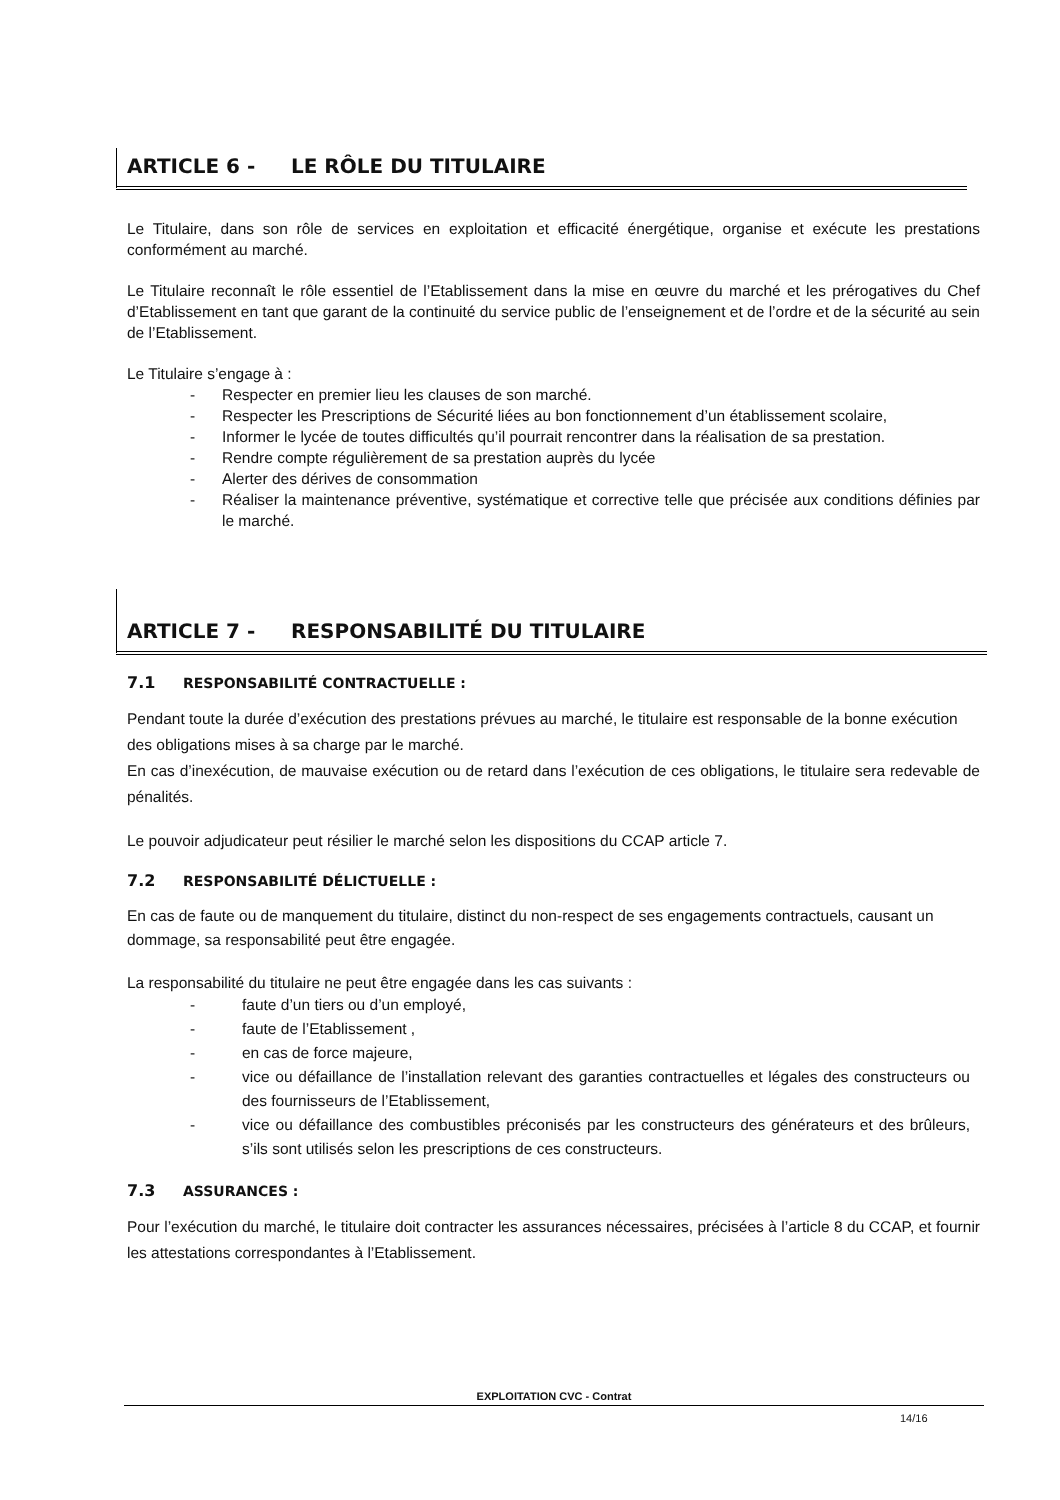ARTICLE 6 - LE RÔLE DU TITULAIRE
Le Titulaire, dans son rôle de services en exploitation et efficacité énergétique, organise et exécute les prestations conformément au marché.
Le Titulaire reconnaît le rôle essentiel de l’Etablissement dans la mise en œuvre du marché et les prérogatives du Chef d’Etablissement en tant que garant de la continuité du service public de l’enseignement et de l’ordre et de la sécurité au sein de l’Etablissement.
Le Titulaire s’engage à :
- Respecter en premier lieu les clauses de son marché.
- Respecter les Prescriptions de Sécurité liées au bon fonctionnement d’un établissement scolaire,
- Informer le lycée de toutes difficultés qu’il pourrait rencontrer dans la réalisation de sa prestation.
- Rendre compte régulièrement de sa prestation auprès du lycée
- Alerter des dérives de consommation
- Réaliser la maintenance préventive, systématique et corrective telle que précisée aux conditions définies par le marché.
ARTICLE 7 - RESPONSABILITÉ DU TITULAIRE
7.1 RESPONSABILITÉ CONTRACTUELLE :
Pendant toute la durée d’exécution des prestations prévues au marché, le titulaire est responsable de la bonne exécution des obligations mises à sa charge par le marché.
En cas d’inexécution, de mauvaise exécution ou de retard dans l’exécution de ces obligations, le titulaire sera redevable de pénalités.
Le pouvoir adjudicateur peut résilier le marché selon les dispositions du CCAP article 7.
7.2 RESPONSABILITÉ DÉLICTUELLE :
En cas de faute ou de manquement du titulaire, distinct du non-respect de ses engagements contractuels, causant un dommage, sa responsabilité peut être engagée.
La responsabilité du titulaire ne peut être engagée dans les cas suivants :
- faute d’un tiers ou d’un employé,
- faute de l’Etablissement ,
- en cas de force majeure,
- vice ou défaillance de l’installation relevant des garanties contractuelles et légales des constructeurs ou des fournisseurs de l’Etablissement,
- vice ou défaillance des combustibles préconisés par les constructeurs des générateurs et des brûleurs, s’ils sont utilisés selon les prescriptions de ces constructeurs.
7.3 ASSURANCES :
Pour l’exécution du marché, le titulaire doit contracter les assurances nécessaires, précisées à l’article 8 du CCAP, et fournir les attestations correspondantes à l’Etablissement.
EXPLOITATION CVC - Contrat
14/16